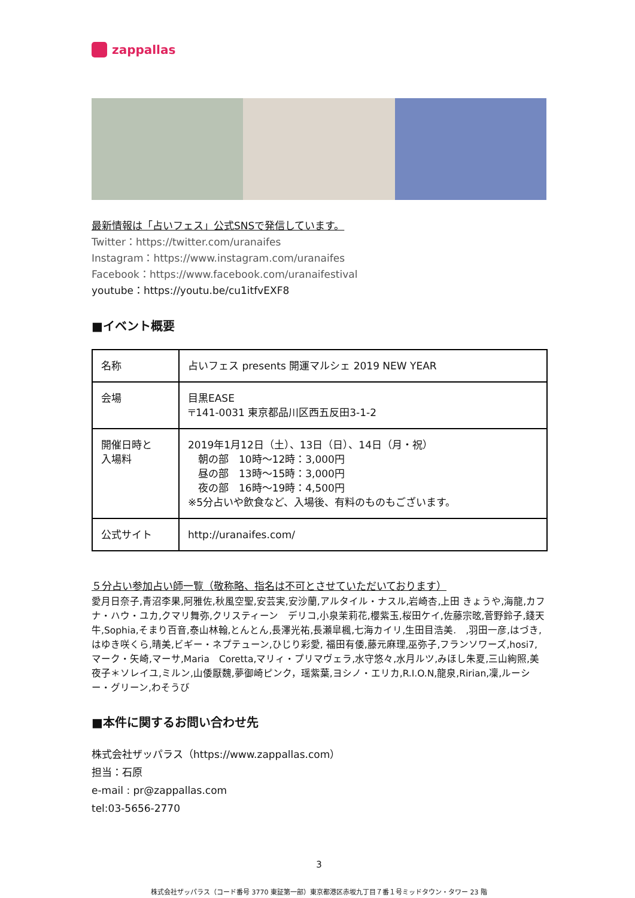zappallas
最新情報は「占いフェス」公式SNSで発信しています。
Twitter：https://twitter.com/uranaifes
Instagram：https://www.instagram.com/uranaifes
Facebook：https://www.facebook.com/uranaifestival
youtube：https://youtu.be/cu1itfvEXF8
■イベント概要
| 名称 | 占いフェス presents 開運マルシェ 2019 NEW YEAR |
| 会場 | 目黒EASE 〒141-0031 東京都品川区西五反田3-1-2 |
| 開催日時と 入場料 | 2019年1月12日（土）、13日（日）、14日（月・祝） 朝の部 10時〜12時：3,000円 昼の部 13時〜15時：3,000円 夜の部 16時〜19時：4,500円 ※5分占いや飲食など、入場後、有料のものもございます。 |
| 公式サイト | http://uranaifes.com/ |
５分占い参加占い師一覧（敬称略、指名は不可とさせていただいております）
愛月日奈子,青沼李果,阿雅佐,秋風空聖,安芸実,安沙蘭,アルタイル・ナスル,岩崎杏,上田 きょうや,海龍,カフナ・ハウ・ユカ,クマリ舞弥,クリスティーン　デリコ,小泉茉莉花,櫻紫玉,桜田ケイ,佐藤宗昡,菅野鈴子,錢天牛,Sophia,そまり百音,泰山林翰,とんとん,長澤光祐,長瀬皐楓,七海カイリ,生田目浩美.　,羽田一彦,はづき,はゆき咲くら,晴美,ビギー・ネプテューン,ひじり彩愛, 福田有倭,藤元麻理,巫弥子,フランソワーズ,hosi7,マーク・矢崎,マーサ,Maria　Coretta,マリィ・プリマヴェラ,水守悠々,水月ルツ,みほし朱夏,三山絢照,美夜子＊ソレイユ,ミルン,山倭厭魏,夢御崎ピンク，瑶紫葉,ヨシノ・エリカ,R.I.O.N,龍泉,Ririan,凜,ルーシー・グリーン,わそうび
■本件に関するお問い合わせ先
株式会社ザッパラス（https://www.zappallas.com）
担当：石原
e-mail : pr@zappallas.com
tel:03-5656-2770
3
株式会社ザッパラス（コード番号 3770 東証第一部）東京都港区赤坂九丁目７番１号ミッドタウン・タワー 23 階